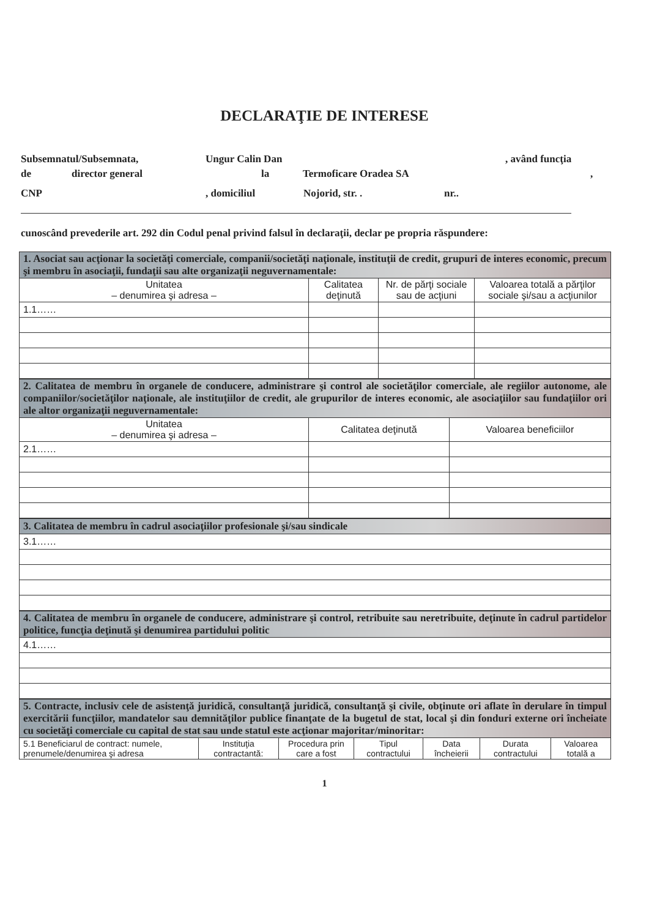DECLARAŢIE DE INTERESE
Subsemnatul/Subsemnata, Ungur Calin Dan, având funcţia
de director general la Termoficare Oradea SA,
CNP, domiciliul Nojorid, str. . nr..
cunoscând prevederile art. 292 din Codul penal privind falsul în declaraţii, declar pe propria răspundere:
| 1. Asociat sau acţionar la societăţi comerciale, companii/societăţi naţionale, instituţii de credit, grupuri de interes economic, precum şi membru în asociaţii, fundaţii sau alte organizaţii neguvernamentale: | | | |
| Unitatea – denumirea şi adresa – | Calitatea deţinută | Nr. de părţi sociale sau de acţiuni | Valoarea totală a părţilor sociale şi/sau a acţiunilor |
| 1.1…… | | | |
| 2. Calitatea de membru în organele de conducere, administrare şi control ale societăţilor comerciale, ale regiilor autonome, ale companiilor/societăţilor naţionale, ale instituţiilor de credit, ale grupurilor de interes economic, ale asociaţiilor sau fundaţiilor ori ale altor organizaţii neguvernamentale: | | |
| Unitatea – denumirea şi adresa – | Calitatea deţinută | Valoarea beneficiilor |
| 2.1…… | | |
| 3. Calitatea de membru în cadrul asociaţiilor profesionale şi/sau sindicale |
| 3.1…… |
| 4. Calitatea de membru în organele de conducere, administrare şi control, retribuite sau neretribuite, deţinute în cadrul partidelor politice, funcţia deţinută şi denumirea partidului politic |
| 4.1…… |
| 5. Contracte, inclusiv cele de asistenţă juridică, consultanţă juridică, consultanţă şi civile, obţinute ori aflate în derulare în timpul exercitării funcţiilor, mandatelor sau demnităţilor publice finanţate de la bugetul de stat, local şi din fonduri externe ori încheiate cu societăţi comerciale cu capital de stat sau unde statul este acţionar majoritar/minoritar: | | | | | | |
| 5.1 Beneficiarul de contract: numele, prenumele/denumirea şi adresa | Instituţia contractantă: | Procedura prin care a fost | Tipul contractului | Data încheierii | Durata contractului | Valoarea totală a |
1